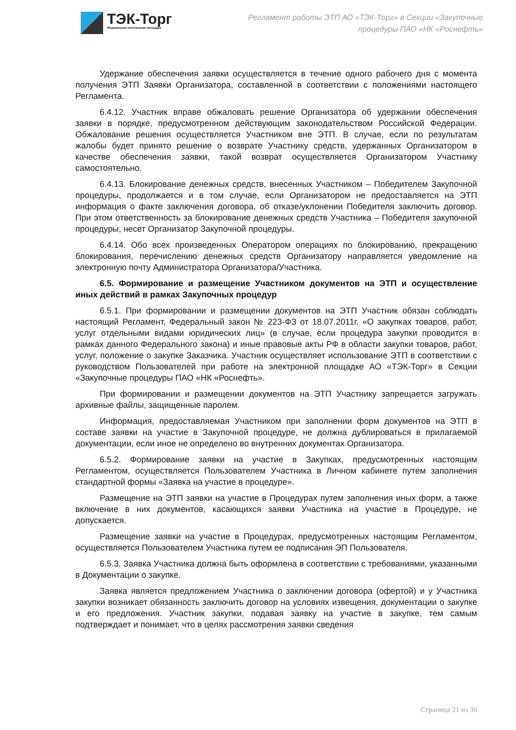ТЭК-Торг
Федеральная электронная площадка
Регламент работы ЭТП АО «ТЭК-Торг» в Секции «Закупочные
процедуры ПАО «НК «Роснефть»
Удержание обеспечения заявки осуществляется в течение одного рабочего дня с момента получения ЭТП Заявки Организатора, составленной в соответствии с положениями настоящего Регламента.
6.4.12. Участник вправе обжаловать решение Организатора об удержании обеспечения заявки в порядке, предусмотренном действующим законодательством Российской Федерации. Обжалование решения осуществляется Участником вне ЭТП. В случае, если по результатам жалобы будет принято решение о возврате Участнику средств, удержанных Организатором в качестве обеспечения заявки, такой возврат осуществляется Организатором Участнику самостоятельно.
6.4.13. Блокирование денежных средств, внесенных Участником – Победителем Закупочной процедуры, продолжается и в том случае, если Организатором не предоставляется на ЭТП информация о факте заключения договора, об отказе/уклонении Победителя заключить договор. При этом ответственность за блокирование денежных средств Участника – Победителя закупочной процедуры, несет Организатор Закупочной процедуры.
6.4.14. Обо всех произведенных Оператором операциях по блокированию, прекращению блокирования, перечислению денежных средств Организатору направляется уведомление на электронную почту Администратора Организатора/Участника.
6.5. Формирование и размещение Участником документов на ЭТП и осуществление иных действий в рамках Закупочных процедур
6.5.1. При формировании и размещении документов на ЭТП Участник обязан соблюдать настоящий Регламент, Федеральный закон № 223-ФЗ от 18.07.2011г. «О закупках товаров, работ, услуг отдельными видами юридических лиц» (в случае, если процедура закупки проводится в рамках данного Федерального закона) и иные правовые акты РФ в области закупки товаров, работ, услуг, положение о закупке Заказчика. Участник осуществляет использование ЭТП в соответствии с руководством Пользователей при работе на электронной площадке АО «ТЭК-Торг» в Секции «Закупочные процедуры ПАО «НК «Роснефть».
При формировании и размещении документов на ЭТП Участнику запрещается загружать архивные файлы, защищенные паролем.
Информация, предоставляемая Участником при заполнении форм документов на ЭТП в составе заявки на участие в Закупочной процедуре, не должна дублироваться в прилагаемой документации, если иное не определено во внутренних документах Организатора.
6.5.2. Формирование заявки на участие в Закупках, предусмотренных настоящим Регламентом, осуществляется Пользователем Участника в Личном кабинете путем заполнения стандартной формы «Заявка на участие в процедуре».
Размещение на ЭТП заявки на участие в Процедурах путем заполнения иных форм, а также включение в них документов, касающихся заявки Участника на участие в Процедуре, не допускается.
Размещение заявки на участие в Процедурах, предусмотренных настоящим Регламентом, осуществляется Пользователем Участника путем ее подписания ЭП Пользователя.
6.5.3. Заявка Участника должна быть оформлена в соответствии с требованиями, указанными в Документации о закупке.
Заявка является предложением Участника о заключении договора (офертой) и у Участника закупки возникает обязанность заключить договор на условиях извещения, документации о закупке и его предложения. Участник закупки, подавая заявку на участие в закупке, тем самым подтверждает и понимает, что в целях рассмотрения заявки сведения
Страница 21 из 36